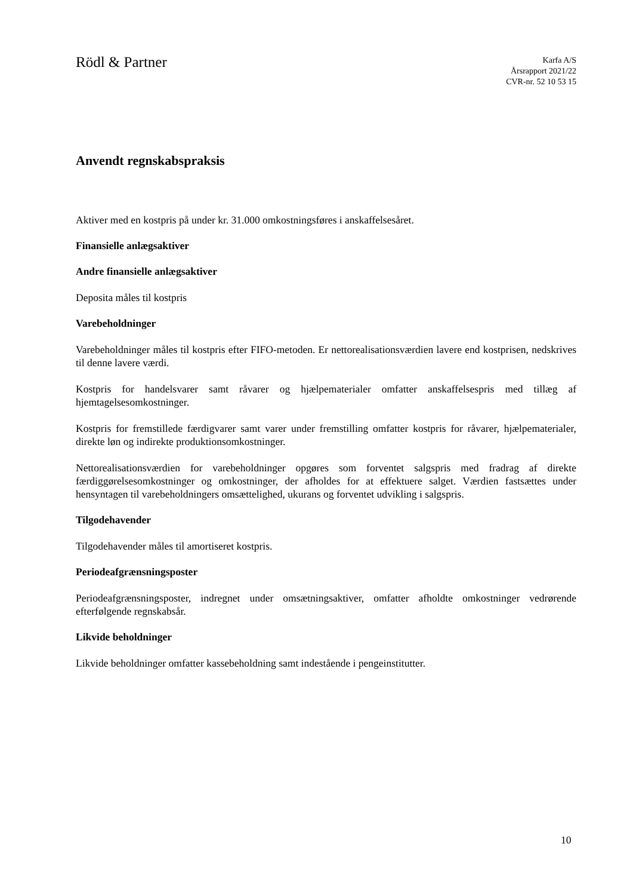Rödl & Partner
Karfa A/S
Årsrapport 2021/22
CVR-nr. 52 10 53 15
Anvendt regnskabspraksis
Aktiver med en kostpris på under kr. 31.000 omkostningsføres i anskaffelsesåret.
Finansielle anlægsaktiver
Andre finansielle anlægsaktiver
Deposita måles til kostpris
Varebeholdninger
Varebeholdninger måles til kostpris efter FIFO-metoden. Er nettorealisationsværdien lavere end kostprisen, nedskrives til denne lavere værdi.
Kostpris for handelsvarer samt råvarer og hjælpematerialer omfatter anskaffelsespris med tillæg af hjemtagelsesomkostninger.
Kostpris for fremstillede færdigvarer samt varer under fremstilling omfatter kostpris for råvarer, hjælpematerialer, direkte løn og indirekte produktionsomkostninger.
Nettorealisationsværdien for varebeholdninger opgøres som forventet salgspris med fradrag af direkte færdiggørelsesomkostninger og omkostninger, der afholdes for at effektuere salget. Værdien fastsættes under hensyntagen til varebeholdningers omsættelighed, ukurans og forventet udvikling i salgspris.
Tilgodehavender
Tilgodehavender måles til amortiseret kostpris.
Periodeafgrænsningsposter
Periodeafgrænsningsposter, indregnet under omsætningsaktiver, omfatter afholdte omkostninger vedrørende efterfølgende regnskabsår.
Likvide beholdninger
Likvide beholdninger omfatter kassebeholdning samt indestående i pengeinstitutter.
10